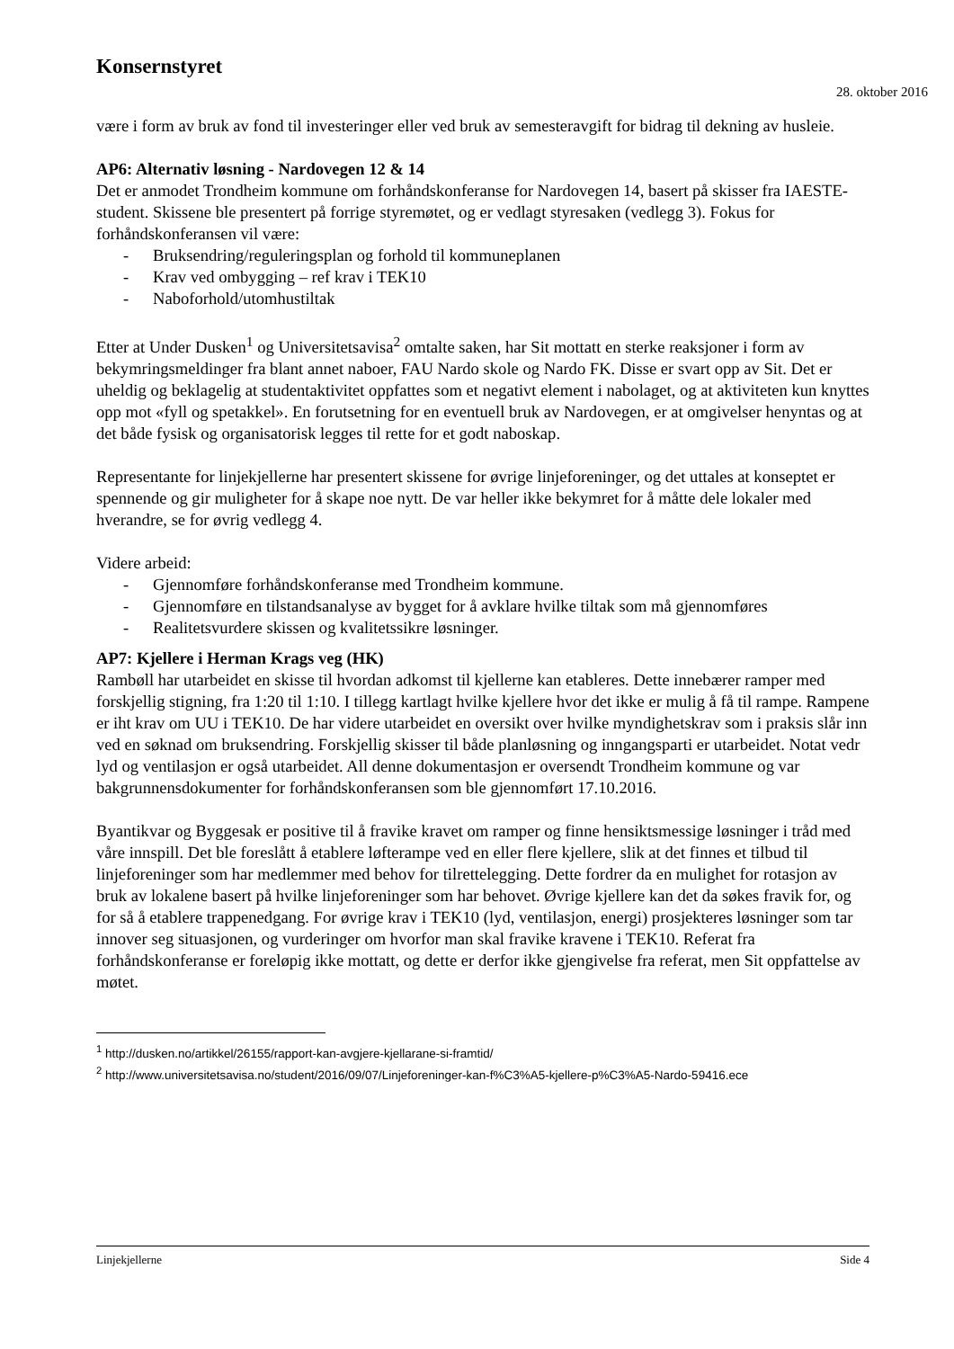Konsernstyret
28. oktober 2016
være i form av bruk av fond til investeringer eller ved bruk av semesteravgift for bidrag til dekning av husleie.
AP6: Alternativ løsning - Nardovegen 12 & 14
Det er anmodet Trondheim kommune om forhåndskonferanse for Nardovegen 14, basert på skisser fra IAESTE-student. Skissene ble presentert på forrige styremøtet, og er vedlagt styresaken (vedlegg 3). Fokus for forhåndskonferansen vil være:
- Bruksendring/reguleringsplan og forhold til kommuneplanen
- Krav ved ombygging – ref krav i TEK10
- Naboforhold/utomhustiltak
Etter at Under Dusken<sup>1</sup> og Universitetsavisa<sup>2</sup> omtalte saken, har Sit mottatt en sterke reaksjoner i form av bekymringsmeldinger fra blant annet naboer, FAU Nardo skole og Nardo FK. Disse er svart opp av Sit. Det er uheldig og beklagelig at studentaktivitet oppfattes som et negativt element i nabolaget, og at aktiviteten kun knyttes opp mot «fyll og spetakkel». En forutsetning for en eventuell bruk av Nardovegen, er at omgivelser henyntas og at det både fysisk og organisatorisk legges til rette for et godt naboskap.
Representante for linjekjellerne har presentert skissene for øvrige linjeforeninger, og det uttales at konseptet er spennende og gir muligheter for å skape noe nytt. De var heller ikke bekymret for å måtte dele lokaler med hverandre, se for øvrig vedlegg 4.
Videre arbeid:
- Gjennomføre forhåndskonferanse med Trondheim kommune.
- Gjennomføre en tilstandsanalyse av bygget for å avklare hvilke tiltak som må gjennomføres
- Realitetsvurdere skissen og kvalitetssikre løsninger.
AP7: Kjellere i Herman Krags veg (HK)
Rambøll har utarbeidet en skisse til hvordan adkomst til kjellerne kan etableres. Dette innebærer ramper med forskjellig stigning, fra 1:20 til 1:10. I tillegg kartlagt hvilke kjellere hvor det ikke er mulig å få til rampe. Rampene er iht krav om UU i TEK10. De har videre utarbeidet en oversikt over hvilke myndighetskrav som i praksis slår inn ved en søknad om bruksendring. Forskjellig skisser til både planløsning og inngangsparti er utarbeidet. Notat vedr lyd og ventilasjon er også utarbeidet. All denne dokumentasjon er oversendt Trondheim kommune og var bakgrunnensdokumenter for forhåndskonferansen som ble gjennomført 17.10.2016.
Byantikvar og Byggesak er positive til å fravike kravet om ramper og finne hensiktsmessige løsninger i tråd med våre innspill. Det ble foreslått å etablere løfterampe ved en eller flere kjellere, slik at det finnes et tilbud til linjeforeninger som har medlemmer med behov for tilrettelegging. Dette fordrer da en mulighet for rotasjon av bruk av lokalene basert på hvilke linjeforeninger som har behovet. Øvrige kjellere kan det da søkes fravik for, og for så å etablere trappenedgang. For øvrige krav i TEK10 (lyd, ventilasjon, energi) prosjekteres løsninger som tar innover seg situasjonen, og vurderinger om hvorfor man skal fravike kravene i TEK10. Referat fra forhåndskonferanse er foreløpig ikke mottatt, og dette er derfor ikke gjengivelse fra referat, men Sit oppfattelse av møtet.
<sup>1</sup> http://dusken.no/artikkel/26155/rapport-kan-avgjere-kjellarane-si-framtid/
<sup>2</sup> http://www.universitetsavisa.no/student/2016/09/07/Linjeforeninger-kan-f%C3%A5-kjellere-p%C3%A5-Nardo-59416.ece
Linjekjellerne Side 4